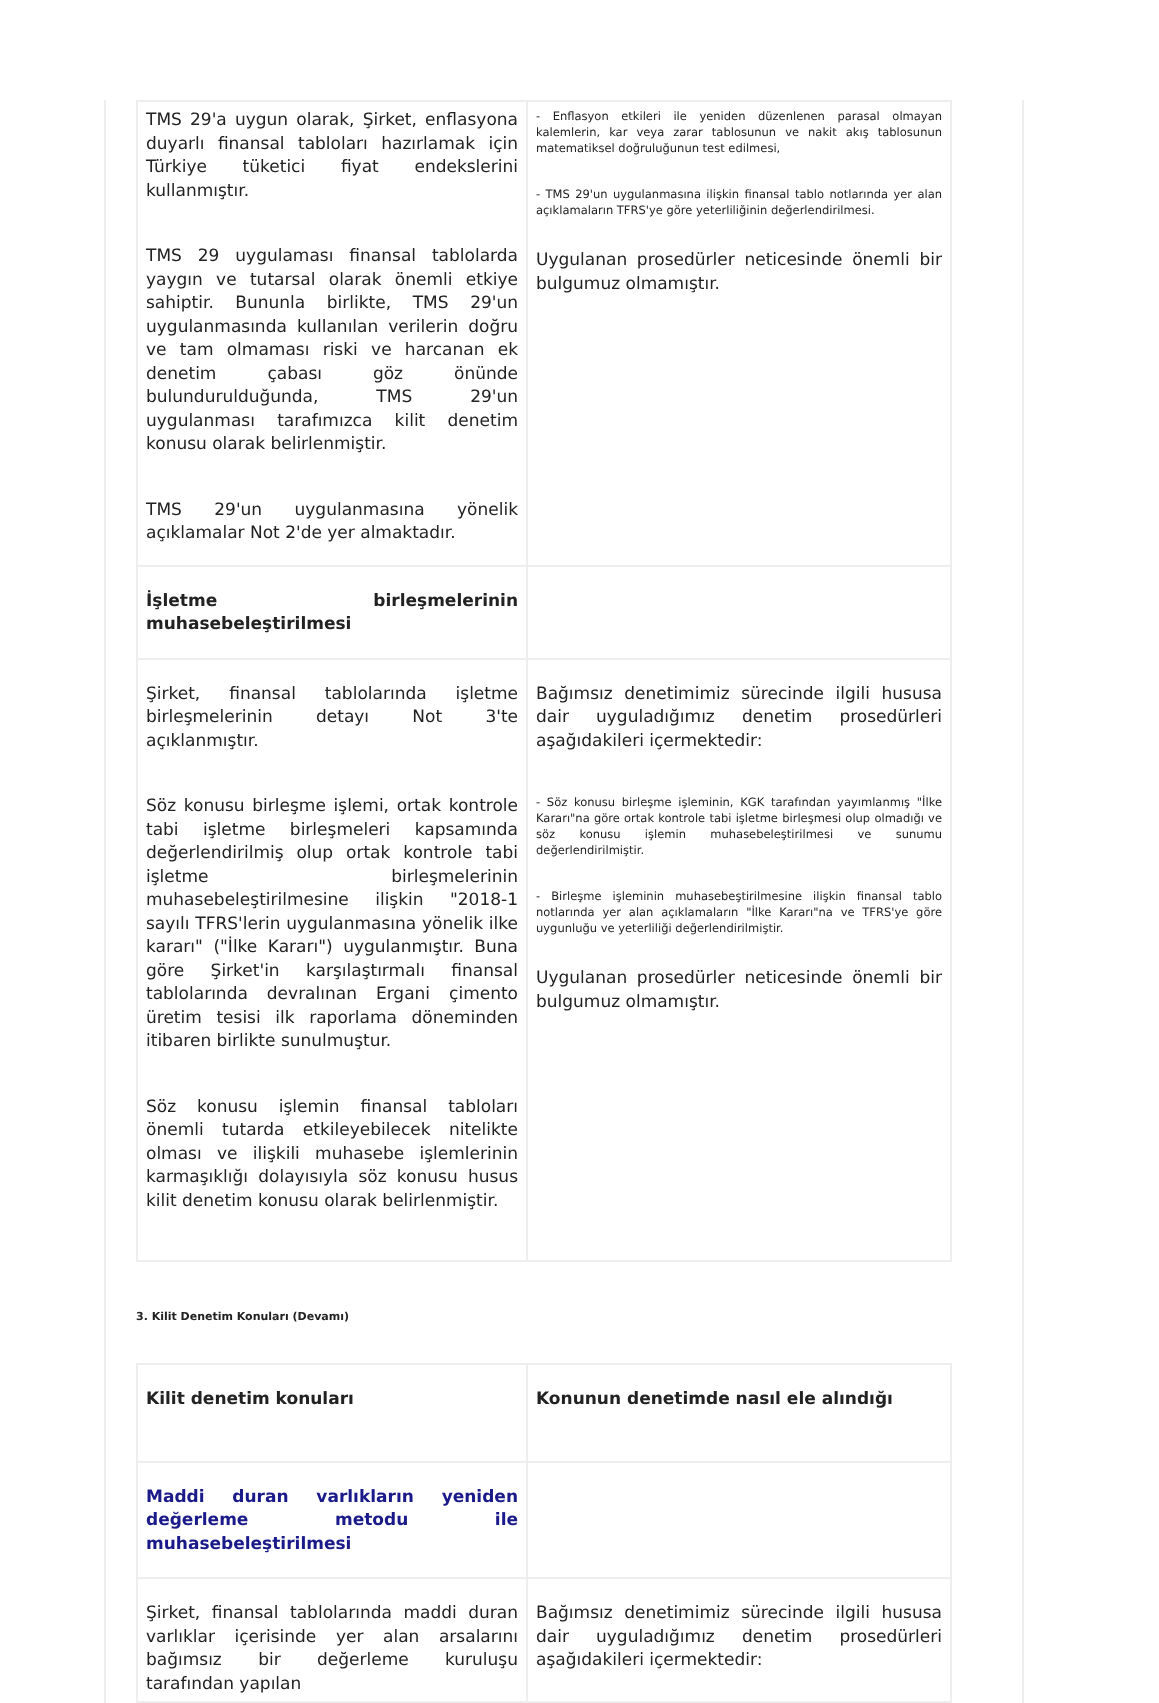| TMS 29'a uygun olarak, Şirket, enflasyona duyarlı finansal tabloları hazırlamak için Türkiye tüketici fiyat endekslerini kullanmıştır. TMS 29 uygulaması finansal tablolarda yaygın ve tutarsal olarak önemli etkiye sahiptir. Bununla birlikte, TMS 29'un uygulanmasında kullanılan verilerin doğru ve tam olmaması riski ve harcanan ek denetim çabası göz önünde bulundurulduğunda, TMS 29'un uygulanması tarafımızca kilit denetim konusu olarak belirlenmiştir. TMS 29'un uygulanmasına yönelik açıklamalar Not 2'de yer almaktadır. | - Enflasyon etkileri ile yeniden düzenlenen parasal olmayan kalemlerin, kar veya zarar tablosunun ve nakit akış tablosunun matematiksel doğruluğunun test edilmesi, - TMS 29'un uygulanmasına ilişkin finansal tablo notlarında yer alan açıklamaların TFRS'ye göre yeterliliğinin değerlendirilmesi. Uygulanan prosedürler neticesinde önemli bir bulgumuz olmamıştır. |
| İşletme birleşmelerinin muhasebeleştirilmesi | |
| Şirket, finansal tablolarında işletme birleşmelerinin detayı Not 3'te açıklanmıştır. Söz konusu birleşme işlemi, ortak kontrole tabi işletme birleşmeleri kapsamında değerlendirilmiş olup ortak kontrole tabi işletme birleşmelerinin muhasebeleştirilmesine ilişkin "2018-1 sayılı TFRS'lerin uygulanmasına yönelik ilke kararı" ("İlke Kararı") uygulanmıştır. Buna göre Şirket'in karşılaştırmalı finansal tablolarında devralınan Ergani çimento üretim tesisi ilk raporlama döneminden itibaren birlikte sunulmuştur. Söz konusu işlemin finansal tabloları önemli tutarda etkileyebilecek nitelikte olması ve ilişkili muhasebe işlemlerinin karmaşıklığı dolayısıyla söz konusu husus kilit denetim konusu olarak belirlenmiştir. | Bağımsız denetimimiz sürecinde ilgili hususa dair uyguladığımız denetim prosedürleri aşağıdakileri içermektedir: - Söz konusu birleşme işleminin, KGK tarafından yayımlanmış "İlke Kararı"na göre ortak kontrole tabi işletme birleşmesi olup olmadığı ve söz konusu işlemin muhasebeleştirilmesi ve sunumu değerlendirilmiştir. - Birleşme işleminin muhasebeştirilmesine ilişkin finansal tablo notlarında yer alan açıklamaların "İlke Kararı"na ve TFRS'ye göre uygunluğu ve yeterliliği değerlendirilmiştir. Uygulanan prosedürler neticesinde önemli bir bulgumuz olmamıştır. |
3. Kilit Denetim Konuları (Devamı)
| Kilit denetim konuları | Konunun denetimde nasıl ele alındığı |
| Maddi duran varlıkların yeniden değerleme metodu ile muhasebeleştirilmesi | |
| Şirket, finansal tablolarında maddi duran varlıklar içerisinde yer alan arsalarını bağımsız bir değerleme kuruluşu tarafından yapılan | Bağımsız denetimimiz sürecinde ilgili hususa dair uyguladığımız denetim prosedürleri aşağıdakileri içermektedir: |